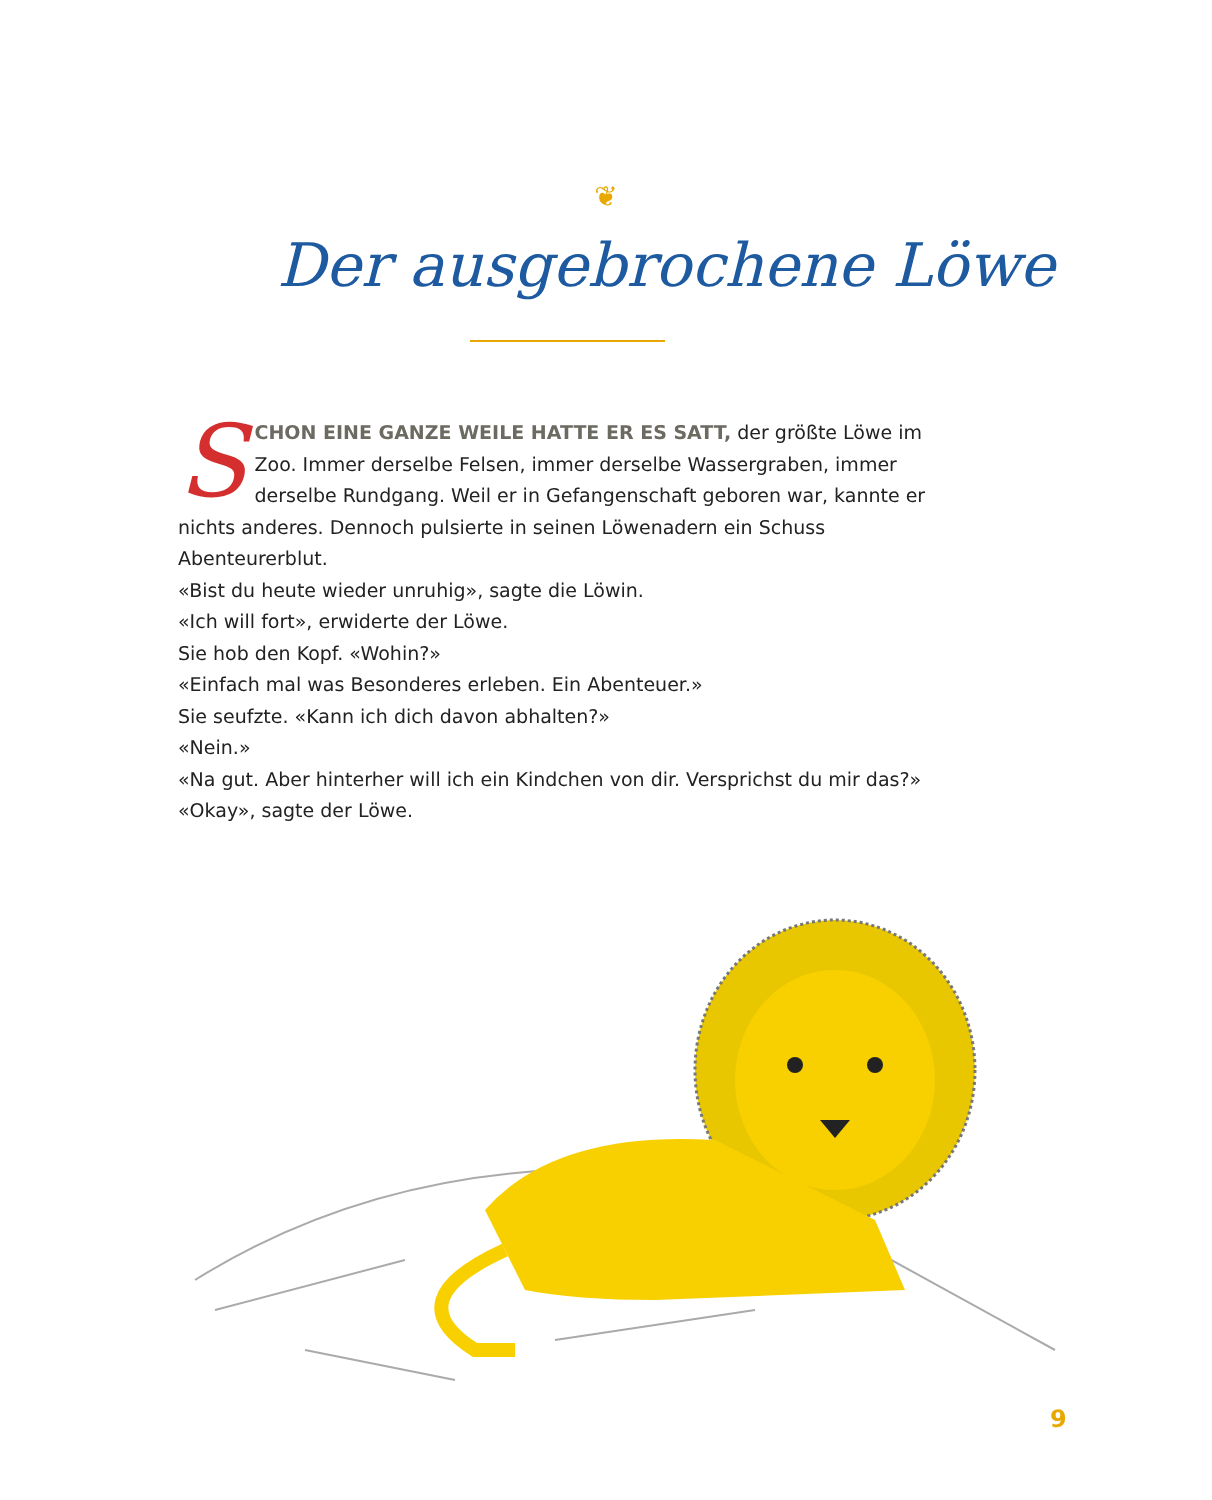❦
Der ausgebrochene Löwe
SCHON EINE GANZE WEILE HATTE ER ES SATT, der größte Löwe im Zoo. Immer derselbe Felsen, immer derselbe Wassergraben, immer derselbe Rundgang. Weil er in Gefangenschaft geboren war, kannte er nichts anderes. Dennoch pulsierte in seinen Löwenadern ein Schuss Abenteurerblut.
«Bist du heute wieder unruhig», sagte die Löwin.
«Ich will fort», erwiderte der Löwe.
Sie hob den Kopf. «Wohin?»
«Einfach mal was Besonderes erleben. Ein Abenteuer.»
Sie seufzte. «Kann ich dich davon abhalten?»
«Nein.»
«Na gut. Aber hinterher will ich ein Kindchen von dir. Versprichst du mir das?»
«Okay», sagte der Löwe.
9